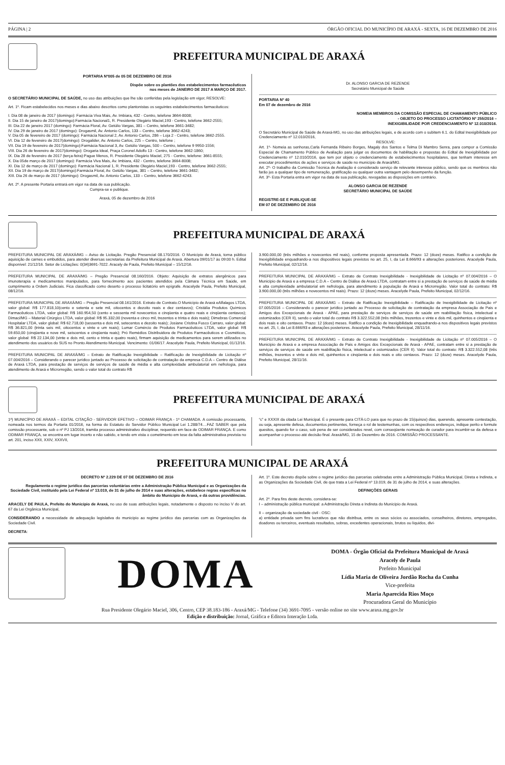PÁGINA | 2 ÓRGÃO OFICIAL DO MUNICÍPIO DE ARAXÁ - SEXTA, 16 DE DEZEMBRO DE 2016
PREFEITURA MUNICIPAL DE ARAXÁ
PORTARIA Nº005 de 05 DE DEZEMBRO DE 2016
Dispõe sobre os plantões dos estabelecimentos farmacêuticos
nos meses de JANEIRO DE 2017 A MARÇO DE 2017.
O SECRETÁRIO MUNICIPAL DE SAÚDE, no uso das atribuições que lhe são conferidas pela legislação em vigor, RESOLVE:
Art. 1º. Ficam estabelecidos nos meses e dias abaixo descritos como plantonistas os seguintes estabelecimentos farmacêuticos:
I. Dia 08 de janeiro de 2017 (domingo): Farmácia Viva Mais, Av. Imbiara, 432 - Centro, telefone 3664-8008;
II. Dia 15 de janeiro de 2017(domingo):Farmácia Nacional1, R. Presidente Olegário Maciel,193 - Centro, telefone 3662-2555;
III. Dia 22 de janeiro 2017 (domingo): Farmácia Floral, Av. Getúlio Vargas, 381 – Centro, telefone 3661-3482;
IV. Dia 29 de janeiro de 2017 (domingo): Drogasmil, Av. Antonio Carlos, 133 – Centro, telefone 3662-4243;
V. Dia 05 de fevereiro de 2017 (domingo): Farmácia Nacional 2, Av. Antonio Carlos, 286 – Loja 2 - Centro, telefone 3662-2555.
VI. Dia 12 de fevereiro de 2017(domingo): Drogalider, Av. Antonio Carlos, 225 – Centro, telefone ;
VII. Dia 19 de fevereiro de 2017(domingo):Farmácia Nacional 3, Av. Getúlio Vargas, 500 – Centro, telefone 9 9950-1556;
VIII. Dia 26 de fevereiro de 2017(domingo): Drogaria Ideal, Praça Coronel Adolfo 13 - Centro, telefone 3662-1860;
IX. Dia 28 de fevereiro de 2017 (terça-feira):Pague Menos, R. Presidente Olegário Maciel, 275 - Centro, telefone: 3661-8555;
X. Dia 05de março de 2017 (domingo): Farmácia Viva Mais, Av. Imbiara, 432 - Centro, telefone 3664-8008;
XI. Dia 12 de março de 2017 (domingo): Farmácia Nacional 1, R. Presidente Olegário Maciel,193 - Centro, telefone 3662-2555;
XII. Dia 19 de março de 2017(domingo):Farmácia Floral, Av. Getúlio Vargas, 381 – Centro, telefone 3661-3482;
XIII. Dia 26 de março de 2017 (domingo): Drogasmil, Av. Antonio Carlos, 133 – Centro, telefone 3662-4243.
Art. 2º. A presente Portaria entrará em vigor na data de sua publicação.
Cumpra-se e publique.
Araxá, 05 de dezembro de 2016
Dr. ALONSO GARCIA DE REZENDE
Secretário Municipal de Saúde
PORTARIA Nº 40
Em 07 de dezembro de 2016
NOMEIA MEMBROS DA COMISSÃO ESPECIAL DE CHAMAMENTO PÚBLICO
- OBJETO DO PROCESSO LICITATÓRIO Nº 255/2016 –
INEXIGIBILIDADE POR CREDENCIAMENTO Nº 12.010/2016.
O Secretário Municipal de Saúde de Araxá-MG, no uso das atribuições legais, e de acordo com o subitem 6.1. do Edital Inexigibilidade por Credenciamento nº 12.010/2016,
RESOLVE:
Art. 1º- Nomeia as senhoras,Carla Fernanda Ribeiro Borges, Magaly dos Santos e Telma Di Mambro Senra, para compor a Comissão Especial de Chamamento Público de Avaliação para julgar os documentos de habilitação e propostas do Edital de Inexigibilidade por Credenciamento nº 12.010/2016, que tem por objeto o credenciamento de estabelecimentos hospitalares, que tenham interesse em executar procedimentos de ações e serviços de saúde no município de Araxá/MG.
Art. 2º- O trabalho da Comissão Técnica de Avaliação é considerado serviço de relevante interesse público, sendo que os membros não farão jus a qualquer tipo de remuneração, gratificação ou qualquer outra vantagem pelo desempenho da função.
Art. 3º- Esta Portaria entra em vigor na data de sua publicação, revogadas as disposições em contrário.
ALONSO GARCIA DE REZENDE
SECRETÁRIO MUNICIPAL DE SAÚDE
REGISTRE-SE E PUBLIQUE-SE
EM 07 DE DEZEMBRO DE 2016
PREFEITURA MUNICIPAL DE ARAXÁ
PREFEITURA MUNICIPAL DE ARAXÁ/MG – Aviso de Licitação. Pregão Presencial 08.170/2016. O Município de Araxá, torna público aquisição de carnes e embutidos, para atender diversas secretarias da Prefeitura Municipal de Araxá. Abertura 09/01/17 às 09:00 h. Edital disponível: 21/12/16. Setor de Licitações: 0(34)3691-7022. Aracely de Paula, Prefeito Municipal – 15/12/16.
PREFEITURA MUNICIPAL DE ARAXÁ/MG – Pregão Presencial 08.160/2016. Objeto: Aquisição de extratos alergênicos para imunoterapia e medicamentos manipulados, para fornecimento aos pacientes atendidos pela Câmara Técnica em Saúde, em cumprimento a Ordem Judiciais. Fica classificado como deserto o processo licitatório em epígrafe. Aracelyde Paula, Prefeito Municipal, 08/12/16.
PREFEITURA MUNICIPAL DE ARAXÁ/MG – Pregão Presencial 08.161/2016. Extrato de Contrato.O Município de Araxá eAlfalagos LTDA, valor global: R$ 177.818,10(cento e setenta e sete mil, oitocentos e dezoito reais e dez centavos); Cristália Produtos Químicos Farmacêuticos LTDA, valor global: R$ 160.954,50 (cento e sessenta mil novecentos e cinqüenta e quatro reais e cinqüenta centavos); Dimaci/MG – Material Cirúrgico LTDA, valor global: R$ 95.332,00 (noventa e cinco mil, trezentos e trinta e dois reais); Dimebras Comercial Hospitalar LTDA, valor global: R$ 62.718,00 (sessenta e dois mil, setecentos e dezoito reais); Josiane Cristina Fusco Carraro, valor global: R$ 36.821,00 (trinta seis mil, oitocentos e vinte e um reais); Lumar Comércio de Produtos Farmacêuticos LTDA, valor global: R$ 59.650,00 (cinqüenta e nove mil, seiscentos e cinqüenta reais); Pró Remédios Distribuidora de Produtos Farmacêuticos e Cosméticos, valor global: R$ 22.134,00 (vinte e dois mil, cento e trinta e quatro reais), firmam aquisição de medicamentos para serem utilizados no atendimento dos usuários do SUS no Pronto Atendimento Municipal. Vencimento: 01/06/17. Aracelyde Paula, Prefeito Municipal, 01/12/16.
PREFEITURA MUNICIPAL DE ARAXÁ/MG – Extrato de Ratificação Inexigibilidade – Ratificação de Inexigibilidade de Licitação nº 07.004/2016 – Considerando o parecer jurídico juntado ao Processo de solicitação de contratação da empresa C.D.A – Centro de Diálise de Araxá LTDA, para prestação de serviços de serviços de saúde de média e alta complexidade ambulatorial em nefrologia, para atendimento de Araxá e Microrregião, sendo o valor total do contrato R$
3.900.000,00 (três milhões e novecentos mil reais), conforme proposta apresentada. Prazo: 12 (doze) meses. Ratifico a condição de Inexigibilidade enquadrando-a nos dispositivos legais previstos no art. 25, I, da Lei 8.666/93 e alterações posteriores. Aracelyde Paula, Prefeito Municipal, 02/12/16.
PREFEITURA MUNICIPAL DE ARAXÁ/MG – Extrato de Contrato Inexigibilidade - Inexigibilidade de Licitação nº 07.004/2016 – O Município de Araxá e a empresa C.D.A – Centro de Diálise de Araxá LTDA, contratam entre si a prestação de serviços de saúde de média e alta complexidade ambulatorial em nefrologia, para atendimento á população de Araxá e Microrregião. Valor total do contrato: R$ 3.900.000,00 (três milhões e novecentos mil reais). Prazo: 12 (doze) meses. Aracelyde Paula, Prefeito Municipal, 02/12/16.
PREFEITURA MUNICIPAL DE ARAXÁ/MG – Extrato de Ratificação Inexigibilidade – Ratificação de Inexigibilidade de Licitação nº 07.005/2016 – Considerando o parecer jurídico juntado ao Processo de solicitação de contratação da empresa Associação de Pais e Amigos dos Excepcionais de Araxá - APAE, para prestação de serviços de serviços de saúde em reabilitação física, intelectual e ostomizados (CER II), sendo o valor total do contrato R$ 3.322.552,08 (três milhões, trezentos e vinte e dois mil, quinhentos e cinqüenta e dois reais e oito centavos. Prazo: 12 (doze) meses. Ratifico a condição de Inexigibilidade enquadrando-a nos dispositivos legais previstos no art. 25, I, da Lei 8.666/93 e alterações posteriores. Aracelyde Paula, Prefeito Municipal, 28/11/16.
PREFEITURA MUNICIPAL DE ARAXÁ/MG – Extrato de Contrato Inexigibilidade - Inexigibilidade de Licitação nº 07.005/2016 – O Município de Araxá e a empresa Associação de Pais e Amigos dos Excepcionais de Araxá - APAE, contratam entre si a prestação de serviços de serviços de saúde em reabilitação física, intelectual e ostomizados (CER II). Valor total do contrato: R$ 3.322.552,08 (três milhões, trezentos e vinte e dois mil, quinhentos e cinqüenta e dois reais e oito centavos. Prazo: 12 (doze) meses. Aracelyde Paula, Prefeito Municipal, 28/11/16.
PREFEITURA MUNICIPAL DE ARAXÁ
1ª) MUNICÍPIO DE ARAXÁ – EDITAL CITAÇÃO - SERVIDOR EFETIVO – ODIMAR FRANÇA - 1ª CHAMADA. A comissão processante, nomeada nos termos da Portaria 01/2016, na forma do Estatuto do Servidor Público Municipal Lei 1.288/74....FAZ SABER que pela comissão processante, sob o nº PJ 13/2016, tramita processo administrativo disciplinar, requerido em face de ODIMAR FRANÇA. E como ODIMAR FRANÇA, se encontra em lugar incerto e não sabido, e tendo em vista o cometimento em tese da falta administrativa prevista no art. 201, inciso XXII, XXIV, XXXVII,
“c” e XXXIX da citada Lei Municipal. É o presente para CITÁ-LO para que no prazo de 15(quinze) dias, querendo, apresente contestação, ou seja, apresente defesa, documentos pertinentes, forneça o rol de testemunhas, com os respectivos endereços, indique perito e formule quesitos, quando for o caso, sob pena de ser considerados revel, com conseqüente nomeação de curador para incumbir-se da defesa e acompanhar o processo até decisão final. Araxá/MG, 15 de Dezembro de 2016. COMISSÃO PROCESSANTE.
PREFEITURA MUNICIPAL DE ARAXÁ
DECRETO Nº 2.229 DE 07 DE DEZEMBRO DE 2016
Regulamenta o regime jurídico das parcerias voluntárias entre a Administração Pública Municipal e as Organizações da Sociedade Civil, instituído pela Lei Federal nº 13.019, de 31 de julho de 2014 e suas alterações, estabelece regras específicas no âmbito do Município de Araxá, e dá outras providências.
ARACELY DE PAULA, Prefeito do Município de Araxá, no uso de suas atribuições legais, notadamente o disposto no inciso V do art. 67 da Lei Orgânica Municipal,
CONSIDERANDO a necessidade de adequação legislativa do município ao regime jurídico das parcerias com as Organizações da Sociedade Civil.
DECRETA:
Art. 1º. Este decreto dispõe sobre o regime jurídico das parcerias celebradas entre a Administração Pública Municipal, Direta e Indireta, e as Organizações da Sociedade Civil, de que trata a Lei Federal nº 13.019, de 31 de julho de 2014, e suas alterações.
DEFINIÇÕES GERAIS
Art. 2º. Para fins deste decreto, considera-se:
I – administração pública municipal: a Administração Direta e Indireta do Município de Araxá.
II – organização da sociedade civil - OSC:
a) entidade privada sem fins lucrativos que não distribua, entre os seus sócios ou associados, conselheiros, diretores, empregados, doadores ou terceiros, eventuais resultados, sobras, excedentes operacionais, brutos ou líquidos, divi-
DOMA
DOMA - Órgão Oficial da Prefeitura Municipal de Araxá
Aracely de Paula
Prefeito Municipal
Lídia Maria de Oliveira Jordão Rocha da Cunha
Vice-prefeita
Maria Aparecida Rios Moço
Procuradora Geral do Município
Rua Presidente Olegário Maciel, 306, Centro, CEP 38.183-186 - Araxá/MG - Telefone (34) 3691-7095 - versão online no site www.araxa.mg.gov.br
Edição e distribuição: Jornal, Gráfica e Editora Interação Ltda.